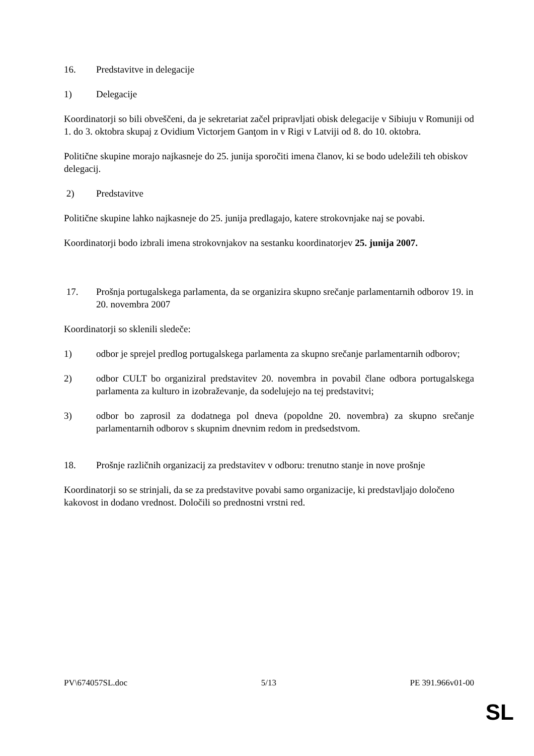16. Predstavitve in delegacije
1) Delegacije
Koordinatorji so bili obveščeni, da je sekretariat začel pripravljati obisk delegacije v Sibiuju v Romuniji od 1. do 3. oktobra skupaj z Ovidium Victorjem Ganţom in v Rigi v Latviji od 8. do 10. oktobra.
Politične skupine morajo najkasneje do 25. junija sporočiti imena članov, ki se bodo udeležili teh obiskov delegacij.
2) Predstavitve
Politične skupine lahko najkasneje do 25. junija predlagajo, katere strokovnjake naj se povabi.
Koordinatorji bodo izbrali imena strokovnjakov na sestanku koordinatorjev 25. junija 2007.
17. Prošnja portugalskega parlamenta, da se organizira skupno srečanje parlamentarnih odborov 19. in 20. novembra 2007
Koordinatorji so sklenili sledeče:
1) odbor je sprejel predlog portugalskega parlamenta za skupno srečanje parlamentarnih odborov;
2) odbor CULT bo organiziral predstavitev 20. novembra in povabil člane odbora portugalskega parlamenta za kulturo in izobraževanje, da sodelujejo na tej predstavitvi;
3) odbor bo zaprosil za dodatnega pol dneva (popoldne 20. novembra) za skupno srečanje parlamentarnih odborov s skupnim dnevnim redom in predsedstvom.
18. Prošnje različnih organizacij za predstavitev v odboru: trenutno stanje in nove prošnje
Koordinatorji so se strinjali, da se za predstavitve povabi samo organizacije, ki predstavljajo določeno kakovost in dodano vrednost. Določili so prednostni vrstni red.
PV\674057SL.doc 5/13 PE 391.966v01-00
SL